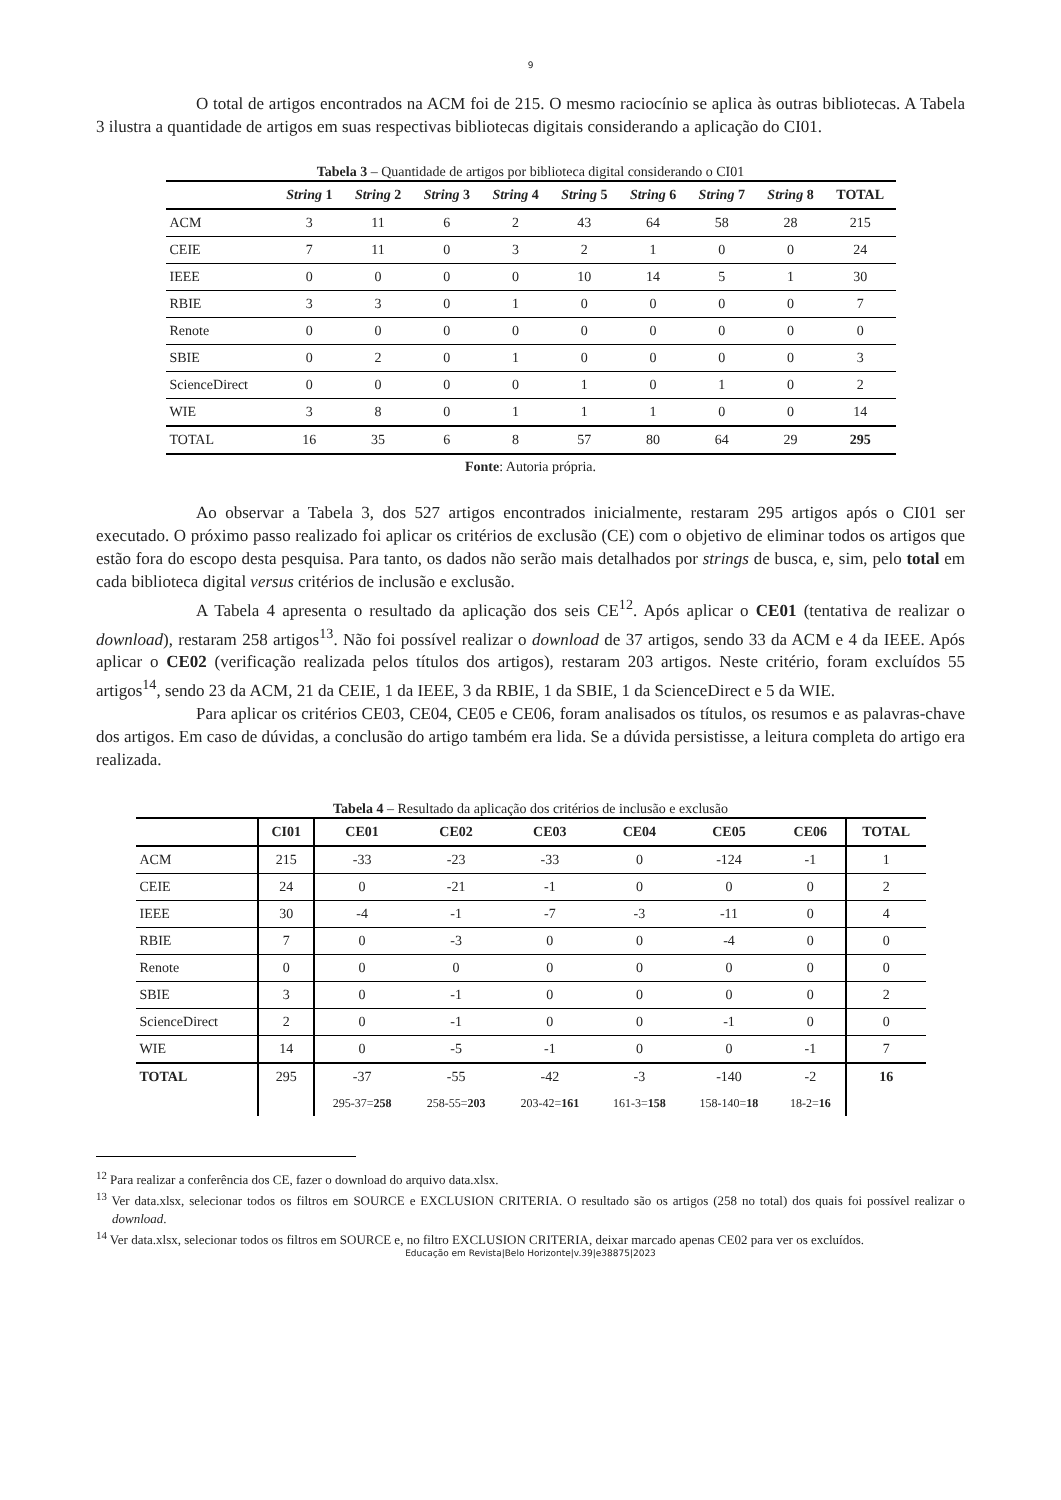9
O total de artigos encontrados na ACM foi de 215. O mesmo raciocínio se aplica às outras bibliotecas. A Tabela 3 ilustra a quantidade de artigos em suas respectivas bibliotecas digitais considerando a aplicação do CI01.
Tabela 3 – Quantidade de artigos por biblioteca digital considerando o CI01
| | String 1 | String 2 | String 3 | String 4 | String 5 | String 6 | String 7 | String 8 | TOTAL |
| --- | --- | --- | --- | --- | --- | --- | --- | --- | --- |
| ACM | 3 | 11 | 6 | 2 | 43 | 64 | 58 | 28 | 215 |
| CEIE | 7 | 11 | 0 | 3 | 2 | 1 | 0 | 0 | 24 |
| IEEE | 0 | 0 | 0 | 0 | 10 | 14 | 5 | 1 | 30 |
| RBIE | 3 | 3 | 0 | 1 | 0 | 0 | 0 | 0 | 7 |
| Renote | 0 | 0 | 0 | 0 | 0 | 0 | 0 | 0 | 0 |
| SBIE | 0 | 2 | 0 | 1 | 0 | 0 | 0 | 0 | 3 |
| ScienceDirect | 0 | 0 | 0 | 0 | 1 | 0 | 1 | 0 | 2 |
| WIE | 3 | 8 | 0 | 1 | 1 | 1 | 0 | 0 | 14 |
| TOTAL | 16 | 35 | 6 | 8 | 57 | 80 | 64 | 29 | 295 |
Fonte: Autoria própria.
Ao observar a Tabela 3, dos 527 artigos encontrados inicialmente, restaram 295 artigos após o CI01 ser executado. O próximo passo realizado foi aplicar os critérios de exclusão (CE) com o objetivo de eliminar todos os artigos que estão fora do escopo desta pesquisa. Para tanto, os dados não serão mais detalhados por strings de busca, e, sim, pelo total em cada biblioteca digital versus critérios de inclusão e exclusão.
A Tabela 4 apresenta o resultado da aplicação dos seis CE<sup>12</sup>. Após aplicar o CE01 (tentativa de realizar o download), restaram 258 artigos<sup>13</sup>. Não foi possível realizar o download de 37 artigos, sendo 33 da ACM e 4 da IEEE. Após aplicar o CE02 (verificação realizada pelos títulos dos artigos), restaram 203 artigos. Neste critério, foram excluídos 55 artigos<sup>14</sup>, sendo 23 da ACM, 21 da CEIE, 1 da IEEE, 3 da RBIE, 1 da SBIE, 1 da ScienceDirect e 5 da WIE.
Para aplicar os critérios CE03, CE04, CE05 e CE06, foram analisados os títulos, os resumos e as palavras-chave dos artigos. Em caso de dúvidas, a conclusão do artigo também era lida. Se a dúvida persistisse, a leitura completa do artigo era realizada.
Tabela 4 – Resultado da aplicação dos critérios de inclusão e exclusão
| | CI01 | CE01 | CE02 | CE03 | CE04 | CE05 | CE06 | TOTAL |
| --- | --- | --- | --- | --- | --- | --- | --- | --- |
| ACM | 215 | -33 | -23 | -33 | 0 | -124 | -1 | 1 |
| CEIE | 24 | 0 | -21 | -1 | 0 | 0 | 0 | 2 |
| IEEE | 30 | -4 | -1 | -7 | -3 | -11 | 0 | 4 |
| RBIE | 7 | 0 | -3 | 0 | 0 | -4 | 0 | 0 |
| Renote | 0 | 0 | 0 | 0 | 0 | 0 | 0 | 0 |
| SBIE | 3 | 0 | -1 | 0 | 0 | 0 | 0 | 2 |
| ScienceDirect | 2 | 0 | -1 | 0 | 0 | -1 | 0 | 0 |
| WIE | 14 | 0 | -5 | -1 | 0 | 0 | -1 | 7 |
| TOTAL | 295 | -37 | -55 | -42 | -3 | -140 | -2 | 16 |
| | | 295-37= 258 | 258-55= 203 | 203-42= 161 | 161-3= 158 | 158-140= 18 | 18-2= 16 | |
<sup>12</sup> Para realizar a conferência dos CE, fazer o download do arquivo data.xlsx.
<sup>13</sup> Ver data.xlsx, selecionar todos os filtros em SOURCE e EXCLUSION CRITERIA. O resultado são os artigos (258 no total) dos quais foi possível realizar o download.
<sup>14</sup> Ver data.xlsx, selecionar todos os filtros em SOURCE e, no filtro EXCLUSION CRITERIA, deixar marcado apenas CE02 para ver os excluídos.
Educação em Revista|Belo Horizonte|v.39|e38875|2023